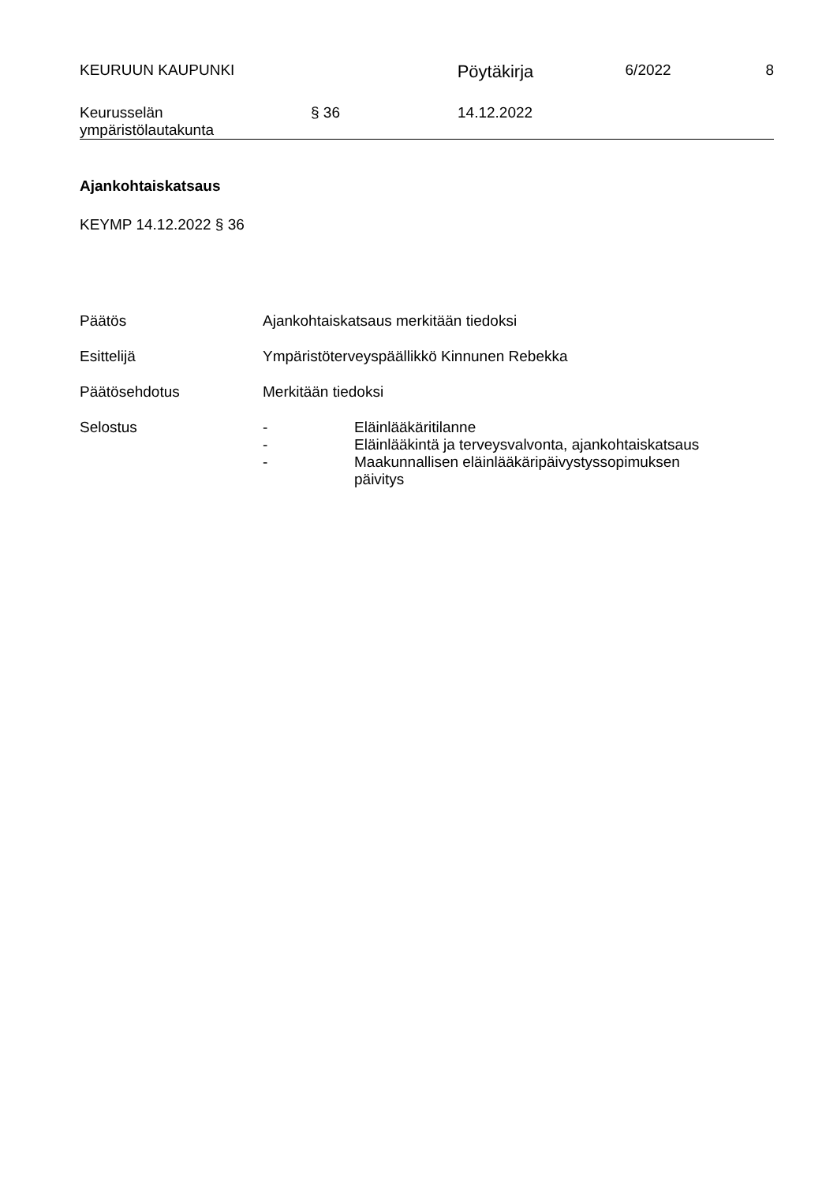KEURUUN KAUPUNKI
Pöytäkirja
6/2022 8
Keurusselän
ympäristölautakunta
§ 36 14.12.2022
Ajankohtaiskatsaus
KEYMP 14.12.2022 § 36
Päätös Ajankohtaiskatsaus merkitään tiedoksi
Esittelijä Ympäristöterveyspäällikkö Kinnunen Rebekka
Päätösehdotus Merkitään tiedoksi
Selostus - Eläinlääkäritilanne
- Eläinlääkintä ja terveysvalvonta, ajankohtaiskatsaus
- Maakunnallisen eläinlääkäripäivystyssopimuksen
päivitys